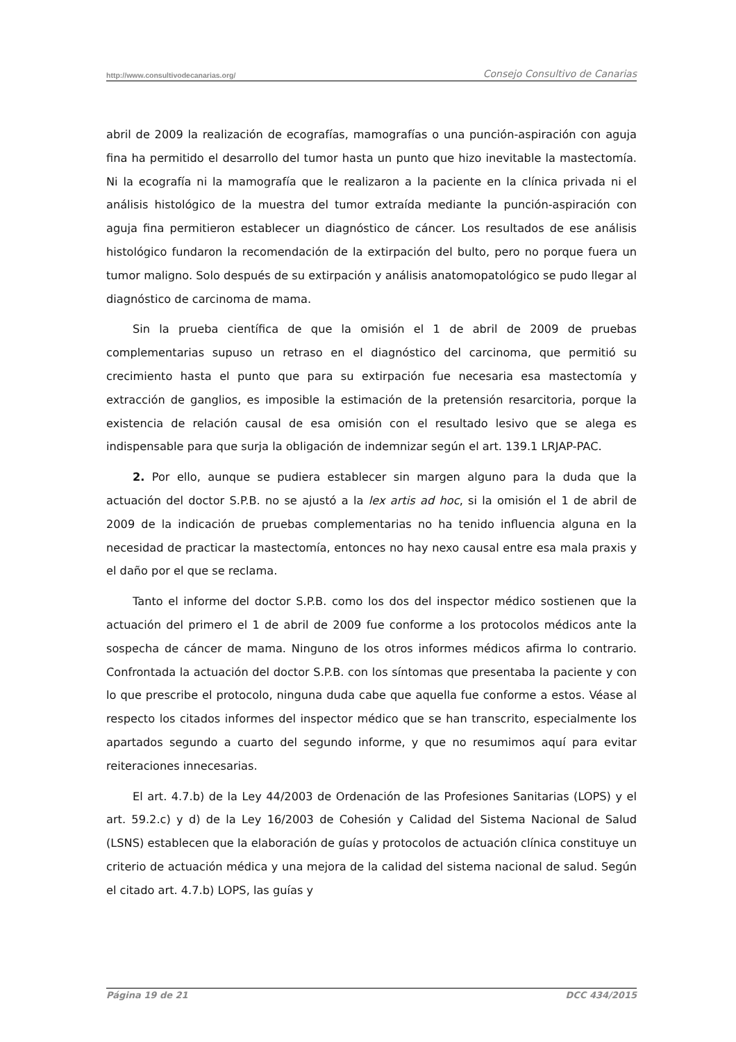http://www.consultivodecanarias.org/ Consejo Consultivo de Canarias
abril de 2009 la realización de ecografías, mamografías o una punción-aspiración con aguja fina ha permitido el desarrollo del tumor hasta un punto que hizo inevitable la mastectomía. Ni la ecografía ni la mamografía que le realizaron a la paciente en la clínica privada ni el análisis histológico de la muestra del tumor extraída mediante la punción-aspiración con aguja fina permitieron establecer un diagnóstico de cáncer. Los resultados de ese análisis histológico fundaron la recomendación de la extirpación del bulto, pero no porque fuera un tumor maligno. Solo después de su extirpación y análisis anatomopatológico se pudo llegar al diagnóstico de carcinoma de mama.
Sin la prueba científica de que la omisión el 1 de abril de 2009 de pruebas complementarias supuso un retraso en el diagnóstico del carcinoma, que permitió su crecimiento hasta el punto que para su extirpación fue necesaria esa mastectomía y extracción de ganglios, es imposible la estimación de la pretensión resarcitoria, porque la existencia de relación causal de esa omisión con el resultado lesivo que se alega es indispensable para que surja la obligación de indemnizar según el art. 139.1 LRJAP-PAC.
2. Por ello, aunque se pudiera establecer sin margen alguno para la duda que la actuación del doctor S.P.B. no se ajustó a la lex artis ad hoc, si la omisión el 1 de abril de 2009 de la indicación de pruebas complementarias no ha tenido influencia alguna en la necesidad de practicar la mastectomía, entonces no hay nexo causal entre esa mala praxis y el daño por el que se reclama.
Tanto el informe del doctor S.P.B. como los dos del inspector médico sostienen que la actuación del primero el 1 de abril de 2009 fue conforme a los protocolos médicos ante la sospecha de cáncer de mama. Ninguno de los otros informes médicos afirma lo contrario. Confrontada la actuación del doctor S.P.B. con los síntomas que presentaba la paciente y con lo que prescribe el protocolo, ninguna duda cabe que aquella fue conforme a estos. Véase al respecto los citados informes del inspector médico que se han transcrito, especialmente los apartados segundo a cuarto del segundo informe, y que no resumimos aquí para evitar reiteraciones innecesarias.
El art. 4.7.b) de la Ley 44/2003 de Ordenación de las Profesiones Sanitarias (LOPS) y el art. 59.2.c) y d) de la Ley 16/2003 de Cohesión y Calidad del Sistema Nacional de Salud (LSNS) establecen que la elaboración de guías y protocolos de actuación clínica constituye un criterio de actuación médica y una mejora de la calidad del sistema nacional de salud. Según el citado art. 4.7.b) LOPS, las guías y
Página 19 de 21 DCC 434/2015